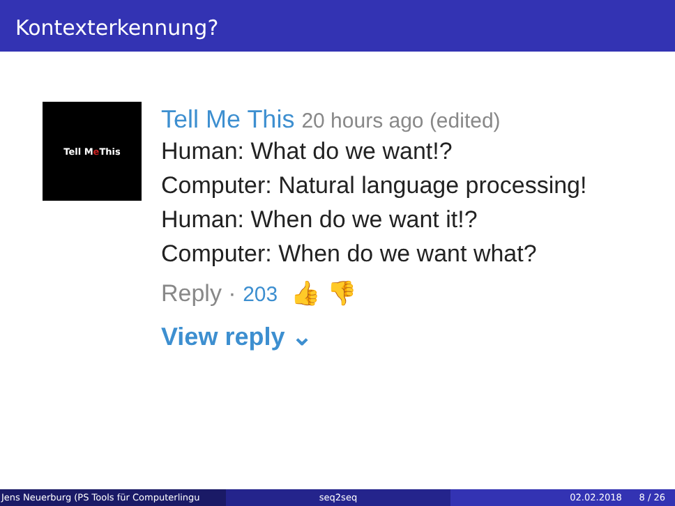Kontexterkennung?
Tell M e This
Tell Me This 20 hours ago (edited)
Human: What do we want!?
Computer: Natural language processing!
Human: When do we want it!?
Computer: When do we want what?
Reply · 203 👍 👎
View reply ⌄
Jens Neuerburg (PS Tools für Computerlingu
seq2seq 02.02.2018 8 / 26